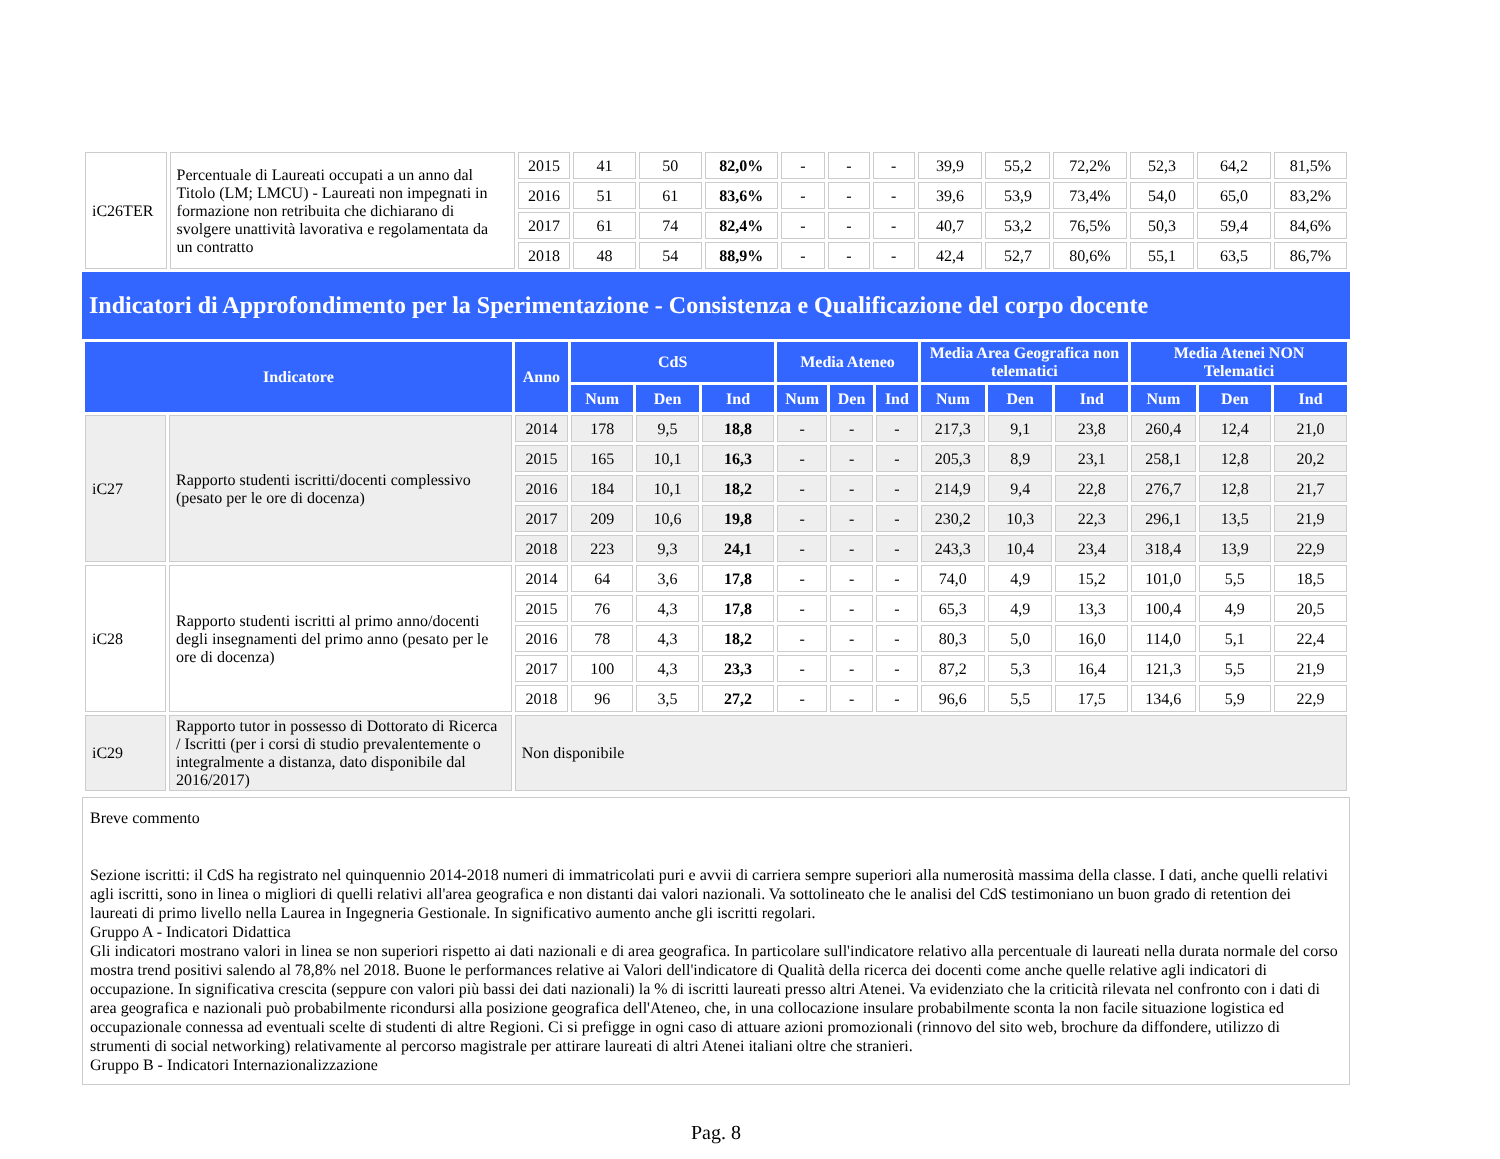| iC26TER | Percentuale di Laureati occupati a un anno dal Titolo (LM; LMCU) - Laureati non impegnati in formazione non retribuita che dichiarano di svolgere unattività lavorativa e regolamentata da un contratto | 2015 | 41 | 50 | 82,0% | - | - | - | 39,9 | 55,2 | 72,2% | 52,3 | 64,2 | 81,5% |
| | | 2016 | 51 | 61 | 83,6% | - | - | - | 39,6 | 53,9 | 73,4% | 54,0 | 65,0 | 83,2% |
| | | 2017 | 61 | 74 | 82,4% | - | - | - | 40,7 | 53,2 | 76,5% | 50,3 | 59,4 | 84,6% |
| | | 2018 | 48 | 54 | 88,9% | - | - | - | 42,4 | 52,7 | 80,6% | 55,1 | 63,5 | 86,7% |
Indicatori di Approfondimento per la Sperimentazione - Consistenza e Qualificazione del corpo docente
| Indicatore | | Anno | CdS | | | Media Ateneo | | | Media Area Geografica non telematici | | | Media Atenei NON Telematici | | |
| --- | --- | --- | --- | --- | --- | --- | --- | --- | --- | --- | --- | --- | --- | --- |
| | | | Num | Den | Ind | Num | Den | Ind | Num | Den | Ind | Num | Den | Ind |
| iC27 | Rapporto studenti iscritti/docenti complessivo (pesato per le ore di docenza) | 2014 | 178 | 9,5 | 18,8 | - | - | - | 217,3 | 9,1 | 23,8 | 260,4 | 12,4 | 21,0 |
| | | 2015 | 165 | 10,1 | 16,3 | - | - | - | 205,3 | 8,9 | 23,1 | 258,1 | 12,8 | 20,2 |
| | | 2016 | 184 | 10,1 | 18,2 | - | - | - | 214,9 | 9,4 | 22,8 | 276,7 | 12,8 | 21,7 |
| | | 2017 | 209 | 10,6 | 19,8 | - | - | - | 230,2 | 10,3 | 22,3 | 296,1 | 13,5 | 21,9 |
| | | 2018 | 223 | 9,3 | 24,1 | - | - | - | 243,3 | 10,4 | 23,4 | 318,4 | 13,9 | 22,9 |
| iC28 | Rapporto studenti iscritti al primo anno/docenti degli insegnamenti del primo anno (pesato per le ore di docenza) | 2014 | 64 | 3,6 | 17,8 | - | - | - | 74,0 | 4,9 | 15,2 | 101,0 | 5,5 | 18,5 |
| | | 2015 | 76 | 4,3 | 17,8 | - | - | - | 65,3 | 4,9 | 13,3 | 100,4 | 4,9 | 20,5 |
| | | 2016 | 78 | 4,3 | 18,2 | - | - | - | 80,3 | 5,0 | 16,0 | 114,0 | 5,1 | 22,4 |
| | | 2017 | 100 | 4,3 | 23,3 | - | - | - | 87,2 | 5,3 | 16,4 | 121,3 | 5,5 | 21,9 |
| | | 2018 | 96 | 3,5 | 27,2 | - | - | - | 96,6 | 5,5 | 17,5 | 134,6 | 5,9 | 22,9 |
| iC29 | Rapporto tutor in possesso di Dottorato di Ricerca / Iscritti (per i corsi di studio prevalentemente o integralmente a distanza, dato disponibile dal 2016/2017) | Non disponibile | | | | | | | | | | | | |
Breve commento
Sezione iscritti: il CdS ha registrato nel quinquennio 2014-2018 numeri di immatricolati puri e avvii di carriera sempre superiori alla numerosità massima della classe. I dati, anche quelli relativi agli iscritti, sono in linea o migliori di quelli relativi all'area geografica e non distanti dai valori nazionali. Va sottolineato che le analisi del CdS testimoniano un buon grado di retention dei laureati di primo livello nella Laurea in Ingegneria Gestionale. In significativo aumento anche gli iscritti regolari.
Gruppo A - Indicatori Didattica
Gli indicatori mostrano valori in linea se non superiori rispetto ai dati nazionali e di area geografica. In particolare sull'indicatore relativo alla percentuale di laureati nella durata normale del corso mostra trend positivi salendo al 78,8% nel 2018. Buone le performances relative ai Valori dell'indicatore di Qualità della ricerca dei docenti come anche quelle relative agli indicatori di occupazione. In significativa crescita (seppure con valori più bassi dei dati nazionali) la % di iscritti laureati presso altri Atenei. Va evidenziato che la criticità rilevata nel confronto con i dati di area geografica e nazionali può probabilmente ricondursi alla posizione geografica dell'Ateneo, che, in una collocazione insulare probabilmente sconta la non facile situazione logistica ed occupazionale connessa ad eventuali scelte di studenti di altre Regioni. Ci si prefigge in ogni caso di attuare azioni promozionali (rinnovo del sito web, brochure da diffondere, utilizzo di strumenti di social networking) relativamente al percorso magistrale per attirare laureati di altri Atenei italiani oltre che stranieri.
Gruppo B - Indicatori Internazionalizzazione
Pag. 8